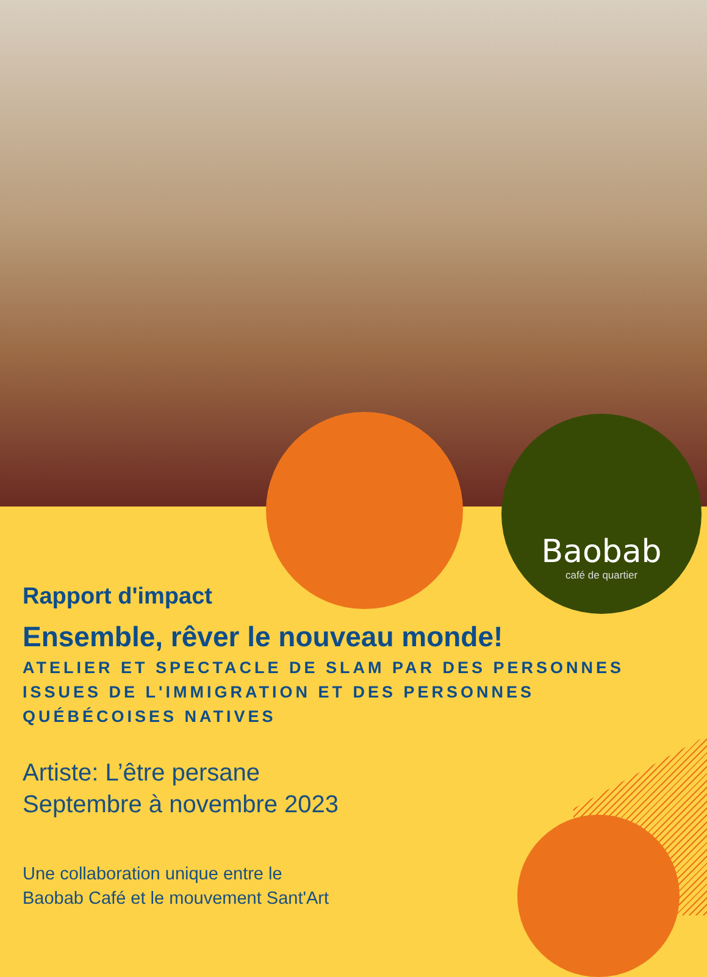Baobab
café de quartier
Rapport d'impact
Ensemble, rêver le nouveau monde!
ATELIER ET SPECTACLE DE SLAM PAR DES PERSONNES ISSUES DE L'IMMIGRATION ET DES PERSONNES QUÉBÉCOISES NATIVES
Artiste: L’être persane
Septembre à novembre 2023
Une collaboration unique entre le
Baobab Café et le mouvement Sant'Art